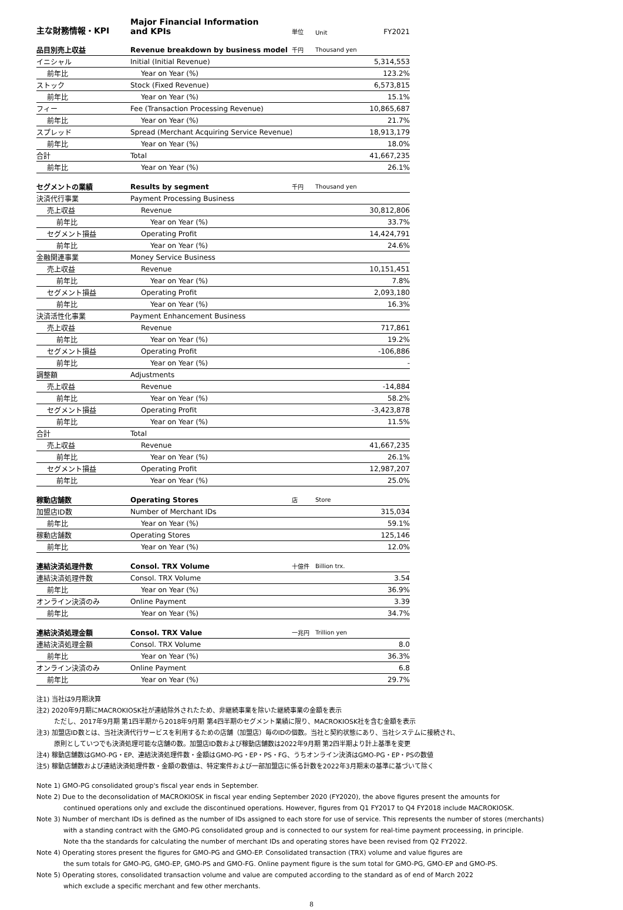| 主な財務情報・KPI | Major Financial Information and KPIs | 単位 | Unit | FY2021 |
| --- | --- | --- | --- | --- |
| 品目別売上収益 | Revenue breakdown by business model | 千円 | Thousand yen | |
| イニシャル | Initial (Initial Revenue) | | | 5,314,553 |
| 前年比 | Year on Year (%) | | | 123.2% |
| ストック | Stock (Fixed Revenue) | | | 6,573,815 |
| 前年比 | Year on Year (%) | | | 15.1% |
| フィー | Fee (Transaction Processing Revenue) | | | 10,865,687 |
| 前年比 | Year on Year (%) | | | 21.7% |
| スプレッド | Spread (Merchant Acquiring Service Revenue) | | | 18,913,179 |
| 前年比 | Year on Year (%) | | | 18.0% |
| 合計 | Total | | | 41,667,235 |
| 前年比 | Year on Year (%) | | | 26.1% |
| セグメントの業績 | Results by segment | 千円 | Thousand yen | |
| 決済代行事業 | Payment Processing Business | | | |
| 売上収益 | Revenue | | | 30,812,806 |
| 前年比 | Year on Year (%) | | | 33.7% |
| セグメント損益 | Operating Profit | | | 14,424,791 |
| 前年比 | Year on Year (%) | | | 24.6% |
| 金融関連事業 | Money Service Business | | | |
| 売上収益 | Revenue | | | 10,151,451 |
| 前年比 | Year on Year (%) | | | 7.8% |
| セグメント損益 | Operating Profit | | | 2,093,180 |
| 前年比 | Year on Year (%) | | | 16.3% |
| 決済活性化事業 | Payment Enhancement Business | | | |
| 売上収益 | Revenue | | | 717,861 |
| 前年比 | Year on Year (%) | | | 19.2% |
| セグメント損益 | Operating Profit | | | -106,886 |
| 前年比 | Year on Year (%) | | | - |
| 調整額 | Adjustments | | | |
| 売上収益 | Revenue | | | -14,884 |
| 前年比 | Year on Year (%) | | | 58.2% |
| セグメント損益 | Operating Profit | | | -3,423,878 |
| 前年比 | Year on Year (%) | | | 11.5% |
| 合計 | Total | | | |
| 売上収益 | Revenue | | | 41,667,235 |
| 前年比 | Year on Year (%) | | | 26.1% |
| セグメント損益 | Operating Profit | | | 12,987,207 |
| 前年比 | Year on Year (%) | | | 25.0% |
| 稼動店舗数 | Operating Stores | 店 | Store | |
| 加盟店ID数 | Number of Merchant IDs | | | 315,034 |
| 前年比 | Year on Year (%) | | | 59.1% |
| 稼動店舗数 | Operating Stores | | | 125,146 |
| 前年比 | Year on Year (%) | | | 12.0% |
| 連結決済処理件数 | Consol. TRX Volume | 十億件 | Billion trx. | |
| 連結決済処理件数 | Consol. TRX Volume | | | 3.54 |
| 前年比 | Year on Year (%) | | | 36.9% |
| オンライン決済のみ | Online Payment | | | 3.39 |
| 前年比 | Year on Year (%) | | | 34.7% |
| 連結決済処理金額 | Consol. TRX Value | 一兆円 | Trillion yen | |
| 連結決済処理金額 | Consol. TRX Volume | | | 8.0 |
| 前年比 | Year on Year (%) | | | 36.3% |
| オンライン決済のみ | Online Payment | | | 6.8 |
| 前年比 | Year on Year (%) | | | 29.7% |
注1) 当社は9月期決算
注2) 2020年9月期にMACROKIOSK社が連結除外されたため、非継続事業を除いた継続事業の金額を表示
ただし、2017年9月期 第1四半期から2018年9月期 第4四半期のセグメント業績に限り、MACROKIOSK社を含む金額を表示
注3) 加盟店ID数とは、当社決済代行サービスを利用するための店舗（加盟店）毎のIDの個数。当社と契約状態にあり、当社システムに接続され、
原則としていつでも決済処理可能な店舗の数。加盟店ID数および稼動店舗数は2022年9月期 第2四半期より計上基準を変更
注4) 稼動店舗数はGMO-PG・EP、連結決済処理件数・金額はGMO-PG・EP・PS・FG、うちオンライン決済はGMO-PG・EP・PSの数値
注5) 稼動店舗数および連結決済処理件数・金額の数値は、特定案件および一部加盟店に係る計数を2022年3月期末の基準に基づいて除く
Note 1) GMO-PG consolidated group's fiscal year ends in September.
Note 2) Due to the deconsolidation of MACROKIOSK in fiscal year ending September 2020 (FY2020), the above figures present the amounts for
continued operations only and exclude the discontinued operations. However, figures from Q1 FY2017 to Q4 FY2018 include MACROKIOSK.
Note 3) Number of merchant IDs is defined as the number of IDs assigned to each store for use of service. This represents the number of stores (merchants)
with a standing contract with the GMO-PG consolidated group and is connected to our system for real-time payment proceessing, in principle.
Note tha the standards for calculating the number of merchant IDs and operating stores have been revised from Q2 FY2022.
Note 4) Operating stores present the figures for GMO-PG and GMO-EP. Consolidated transaction (TRX) volume and value figures are
the sum totals for GMO-PG, GMO-EP, GMO-PS and GMO-FG. Online payment figure is the sum total for GMO-PG, GMO-EP and GMO-PS.
Note 5) Operating stores, consolidated transaction volume and value are computed according to the standard as of end of March 2022
which exclude a specific merchant and few other merchants.
8